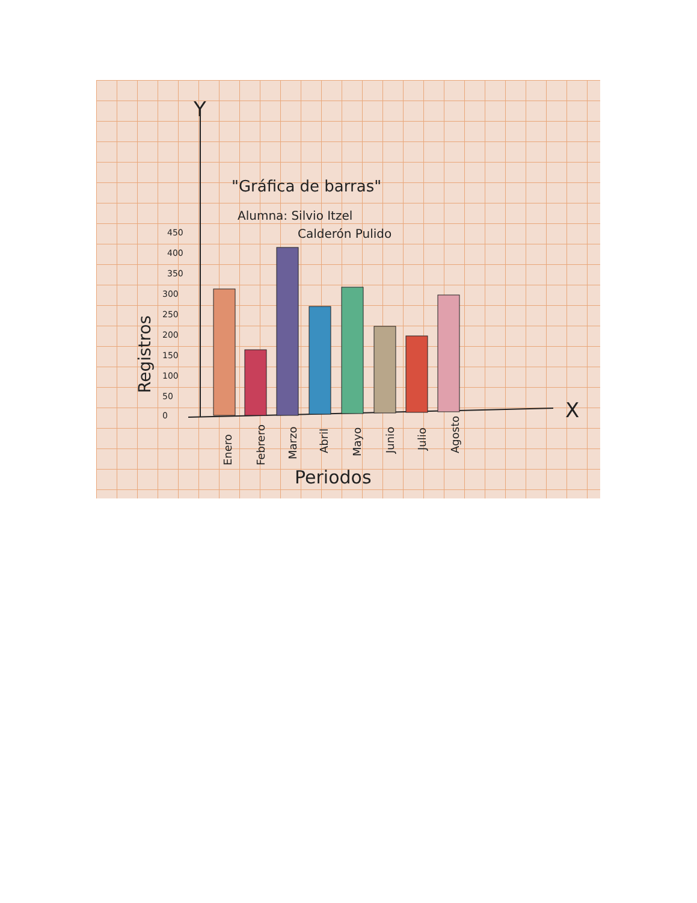Y
X
"Gráfica de barras"
Alumna: Silvio Itzel
Calderón Pulido
450
400
350
300
250
200
150
100
50
0
Registros
Enero
Febrero
Marzo
Abril
Mayo
Junio
Julio
Agosto
Periodos